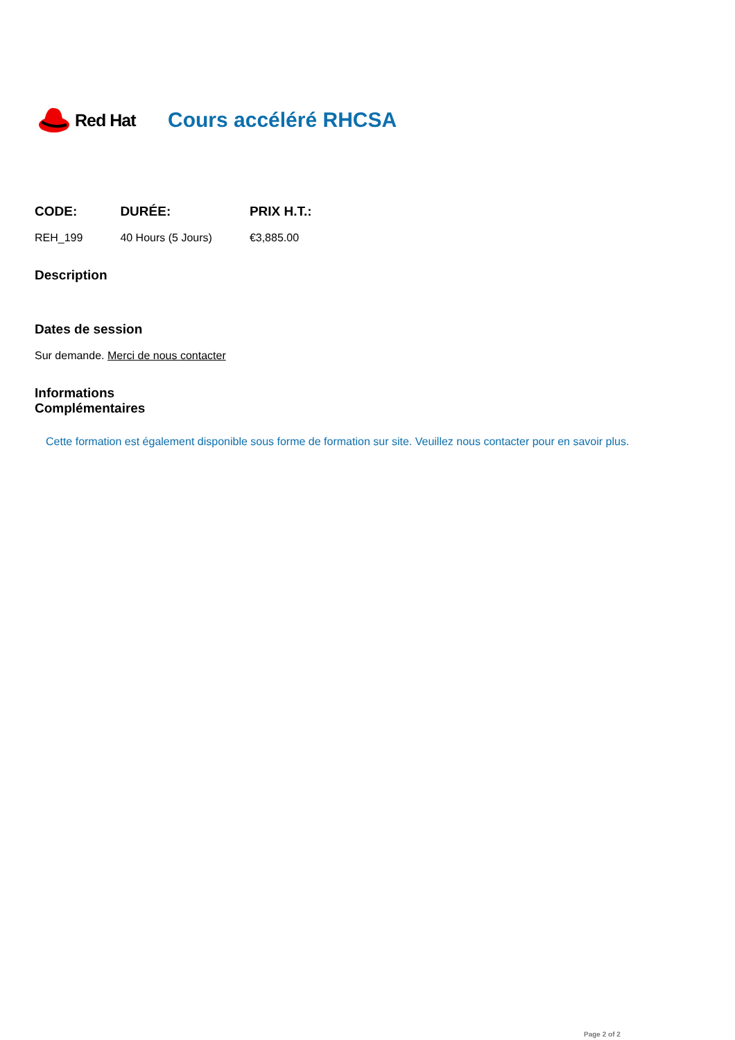Red Hat
Cours accéléré RHCSA
| CODE: | DURÉE: | PRIX H.T.: |
| --- | --- | --- |
| REH_199 | 40 Hours (5 Jours) | €3,885.00 |
Description
Dates de session
Sur demande. Merci de nous contacter
Informations
Complémentaires
Cette formation est également disponible sous forme de formation sur site. Veuillez nous contacter pour en savoir plus.
Page 2 of 2